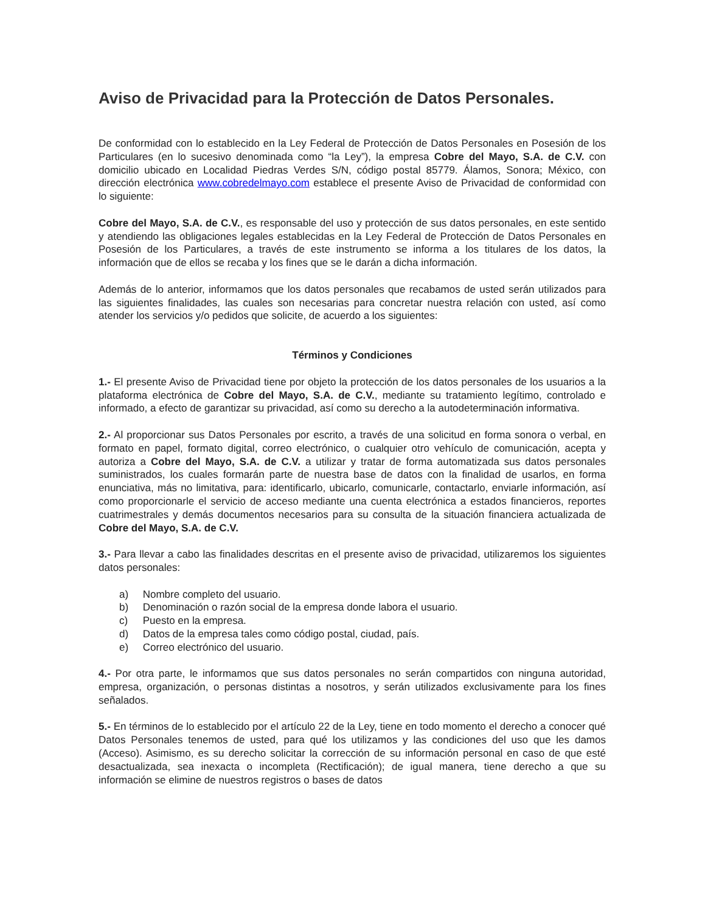Aviso de Privacidad para la Protección de Datos Personales.
De conformidad con lo establecido en la Ley Federal de Protección de Datos Personales en Posesión de los Particulares (en lo sucesivo denominada como “la Ley”), la empresa Cobre del Mayo, S.A. de C.V. con domicilio ubicado en Localidad Piedras Verdes S/N, código postal 85779. Álamos, Sonora; México, con dirección electrónica www.cobredelmayo.com establece el presente Aviso de Privacidad de conformidad con lo siguiente:
Cobre del Mayo, S.A. de C.V., es responsable del uso y protección de sus datos personales, en este sentido y atendiendo las obligaciones legales establecidas en la Ley Federal de Protección de Datos Personales en Posesión de los Particulares, a través de este instrumento se informa a los titulares de los datos, la información que de ellos se recaba y los fines que se le darán a dicha información.
Además de lo anterior, informamos que los datos personales que recabamos de usted serán utilizados para las siguientes finalidades, las cuales son necesarias para concretar nuestra relación con usted, así como atender los servicios y/o pedidos que solicite, de acuerdo a los siguientes:
Términos y Condiciones
1.- El presente Aviso de Privacidad tiene por objeto la protección de los datos personales de los usuarios a la plataforma electrónica de Cobre del Mayo, S.A. de C.V., mediante su tratamiento legítimo, controlado e informado, a efecto de garantizar su privacidad, así como su derecho a la autodeterminación informativa.
2.- Al proporcionar sus Datos Personales por escrito, a través de una solicitud en forma sonora o verbal, en formato en papel, formato digital, correo electrónico, o cualquier otro vehículo de comunicación, acepta y autoriza a Cobre del Mayo, S.A. de C.V. a utilizar y tratar de forma automatizada sus datos personales suministrados, los cuales formarán parte de nuestra base de datos con la finalidad de usarlos, en forma enunciativa, más no limitativa, para: identificarlo, ubicarlo, comunicarle, contactarlo, enviarle información, así como proporcionarle el servicio de acceso mediante una cuenta electrónica a estados financieros, reportes cuatrimestrales y demás documentos necesarios para su consulta de la situación financiera actualizada de Cobre del Mayo, S.A. de C.V.
3.- Para llevar a cabo las finalidades descritas en el presente aviso de privacidad, utilizaremos los siguientes datos personales:
a) Nombre completo del usuario.
b) Denominación o razón social de la empresa donde labora el usuario.
c) Puesto en la empresa.
d) Datos de la empresa tales como código postal, ciudad, país.
e) Correo electrónico del usuario.
4.- Por otra parte, le informamos que sus datos personales no serán compartidos con ninguna autoridad, empresa, organización, o personas distintas a nosotros, y serán utilizados exclusivamente para los fines señalados.
5.- En términos de lo establecido por el artículo 22 de la Ley, tiene en todo momento el derecho a conocer qué Datos Personales tenemos de usted, para qué los utilizamos y las condiciones del uso que les damos (Acceso). Asimismo, es su derecho solicitar la corrección de su información personal en caso de que esté desactualizada, sea inexacta o incompleta (Rectificación); de igual manera, tiene derecho a que su información se elimine de nuestros registros o bases de datos